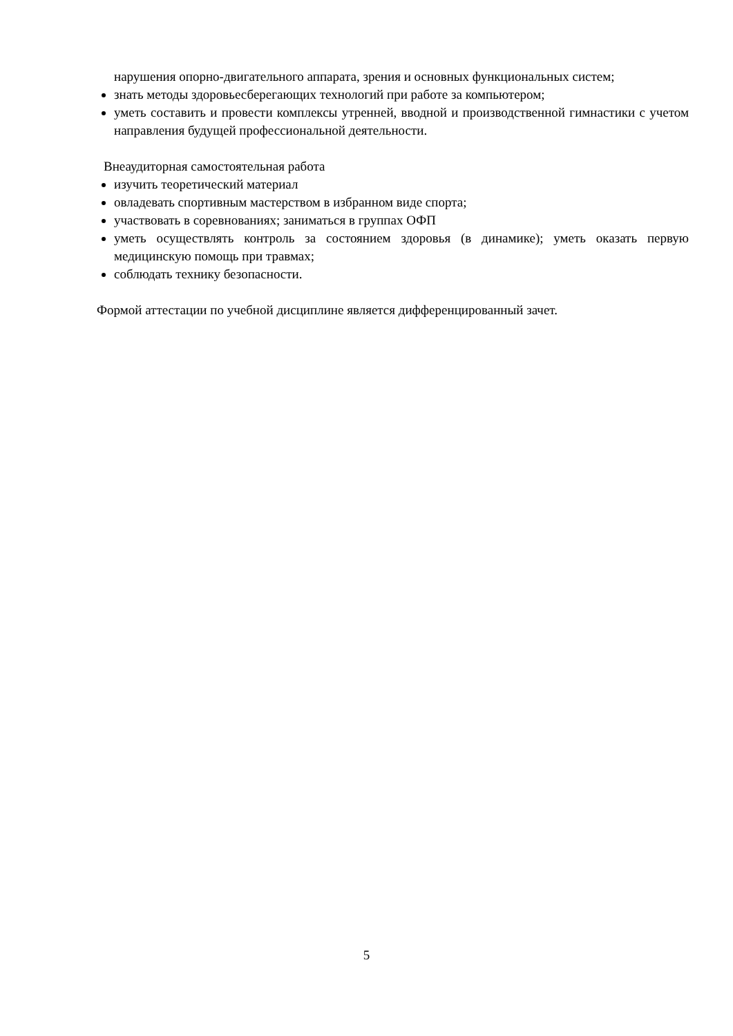нарушения опорно-двигательного аппарата, зрения и основных функциональных систем;
знать методы здоровьесберегающих технологий при работе за компьютером;
уметь составить и провести комплексы утренней, вводной и производственной гимнастики с учетом направления будущей профессиональной деятельности.
Внеаудиторная самостоятельная работа
изучить теоретический материал
овладевать спортивным мастерством в избранном виде спорта;
участвовать в соревнованиях; заниматься в группах ОФП
уметь осуществлять контроль за состоянием здоровья (в динамике); уметь оказать первую медицинскую помощь при травмах;
соблюдать технику безопасности.
Формой аттестации по учебной дисциплине является дифференцированный зачет.
5